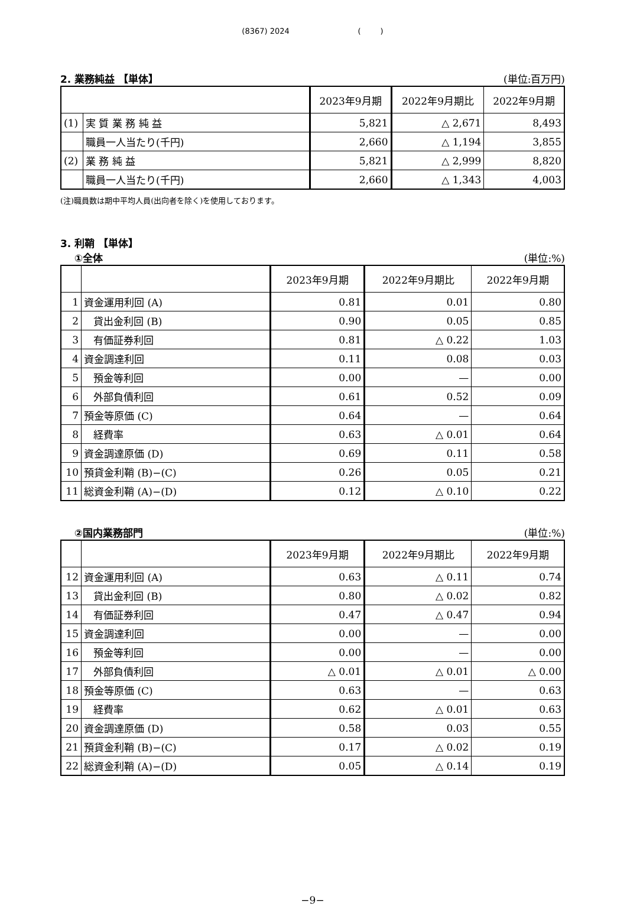(8367) 2024 ( )
2. 業務純益 【単体】 (単位:百万円)
| | | 2023年9月期 | 2022年9月期比 | 2022年9月期 |
| --- | --- | --- | --- | --- |
| (1) | 実 質 業 務 純 益 | 5,821 | △ 2,671 | 8,493 |
| | 職員一人当たり(千円) | 2,660 | △ 1,194 | 3,855 |
| (2) | 業 務 純 益 | 5,821 | △ 2,999 | 8,820 |
| | 職員一人当たり(千円) | 2,660 | △ 1,343 | 4,003 |
(注)職員数は期中平均人員(出向者を除く)を使用しております。
3. 利鞘 【単体】
①全体 (単位:%)
| | | 2023年9月期 | 2022年9月期比 | 2022年9月期 |
| --- | --- | --- | --- | --- |
| 1 | 資金運用利回 (A) | 0.81 | 0.01 | 0.80 |
| 2 | 貸出金利回 (B) | 0.90 | 0.05 | 0.85 |
| 3 | 有価証券利回 | 0.81 | △ 0.22 | 1.03 |
| 4 | 資金調達利回 | 0.11 | 0.08 | 0.03 |
| 5 | 預金等利回 | 0.00 | — | 0.00 |
| 6 | 外部負債利回 | 0.61 | 0.52 | 0.09 |
| 7 | 預金等原価 (C) | 0.64 | — | 0.64 |
| 8 | 経費率 | 0.63 | △ 0.01 | 0.64 |
| 9 | 資金調達原価 (D) | 0.69 | 0.11 | 0.58 |
| 10 | 預貸金利鞘 (B)−(C) | 0.26 | 0.05 | 0.21 |
| 11 | 総資金利鞘 (A)−(D) | 0.12 | △ 0.10 | 0.22 |
②国内業務部門 (単位:%)
| | | 2023年9月期 | 2022年9月期比 | 2022年9月期 |
| --- | --- | --- | --- | --- |
| 12 | 資金運用利回 (A) | 0.63 | △ 0.11 | 0.74 |
| 13 | 貸出金利回 (B) | 0.80 | △ 0.02 | 0.82 |
| 14 | 有価証券利回 | 0.47 | △ 0.47 | 0.94 |
| 15 | 資金調達利回 | 0.00 | — | 0.00 |
| 16 | 預金等利回 | 0.00 | — | 0.00 |
| 17 | 外部負債利回 | △ 0.01 | △ 0.01 | △ 0.00 |
| 18 | 預金等原価 (C) | 0.63 | — | 0.63 |
| 19 | 経費率 | 0.62 | △ 0.01 | 0.63 |
| 20 | 資金調達原価 (D) | 0.58 | 0.03 | 0.55 |
| 21 | 預貸金利鞘 (B)−(C) | 0.17 | △ 0.02 | 0.19 |
| 22 | 総資金利鞘 (A)−(D) | 0.05 | △ 0.14 | 0.19 |
−9−